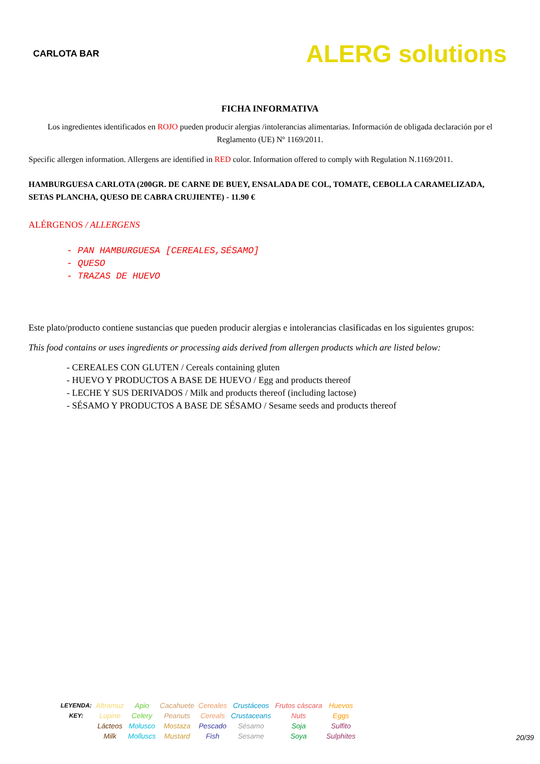CARLOTA BAR
ALERG solutions
FICHA INFORMATIVA
Los ingredientes identificados en ROJO pueden producir alergias /intolerancias alimentarias. Información de obligada declaración por el Reglamento (UE) Nº 1169/2011.
Specific allergen information. Allergens are identified in RED color. Information offered to comply with Regulation N.1169/2011.
HAMBURGUESA CARLOTA (200GR. DE CARNE DE BUEY, ENSALADA DE COL, TOMATE, CEBOLLA CARAMELIZADA, SETAS PLANCHA, QUESO DE CABRA CRUJIENTE) - 11.90 €
ALÉRGENOS / ALLERGENS
- PAN HAMBURGUESA [CEREALES,SÉSAMO]
- QUESO
- TRAZAS DE HUEVO
Este plato/producto contiene sustancias que pueden producir alergias e intolerancias clasificadas en los siguientes grupos:
This food contains or uses ingredients or processing aids derived from allergen products which are listed below:
- CEREALES CON GLUTEN / Cereals containing gluten
- HUEVO Y PRODUCTOS A BASE DE HUEVO / Egg and products thereof
- LECHE Y SUS DERIVADOS / Milk and products thereof (including lactose)
- SÉSAMO Y PRODUCTOS A BASE DE SÉSAMO / Sesame seeds and products thereof
| LEYENDA: KEY: | Altramuz Lupine | Apio Celery | Cacahuete Peanuts | Cereales Cereals | Crustáceos Crustaceans | Frutos cáscara Nuts | Huevos Eggs |
| | Lácteos Milk | Molusco Molluscs | Mostaza Mustard | Pescado Fish | Sésamo Sesame | Soja Soya | Sulfito Sulphites |
20/39